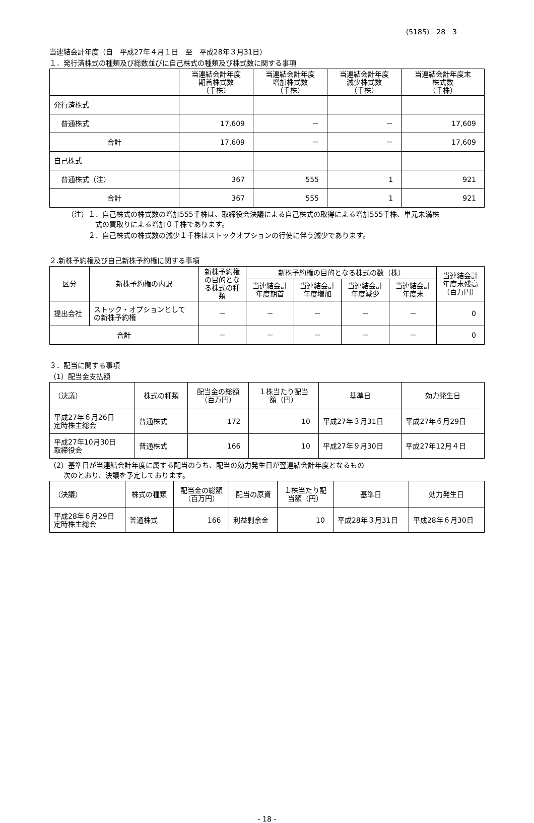(5185)　28　3
当連結会計年度（自　平成27年４月１日　至　平成28年３月31日）
１．発行済株式の種類及び総数並びに自己株式の種類及び株式数に関する事項
| | 当連結会計年度 期首株式数 （千株） | 当連結会計年度 増加株式数 （千株） | 当連結会計年度 減少株式数 （千株） | 当連結会計年度末 株式数 （千株） |
| --- | --- | --- | --- | --- |
| 発行済株式 | | | | |
| 普通株式 | 17,609 | － | － | 17,609 |
| 合計 | 17,609 | － | － | 17,609 |
| 自己株式 | | | | |
| 普通株式（注） | 367 | 555 | 1 | 921 |
| 合計 | 367 | 555 | 1 | 921 |
（注）１．自己株式の株式数の増加555千株は、取締役会決議による自己株式の取得による増加555千株、単元未満株
　　　　式の買取りによる増加０千株であります。
　　　２．自己株式の株式数の減少１千株はストックオプションの行使に伴う減少であります。
２.新株予約権及び自己新株予約権に関する事項
| 区分 | 新株予約権の内訳 | 新株予約権 の目的とな る株式の種 類 | 新株予約権の目的となる株式の数（株） | | | | 当連結会計 年度末残高 （百万円） |
| --- | --- | --- | --- | --- | --- | --- | --- |
| | | | 当連結会計 年度期首 | 当連結会計 年度増加 | 当連結会計 年度減少 | 当連結会計 年度末 | |
| 提出会社 | ストック・オプションとして の新株予約権 | － | － | － | － | － | 0 |
| 合計 | | － | － | － | － | － | 0 |
３．配当に関する事項
（1）配当金支払額
| （決議） | 株式の種類 | 配当金の総額 （百万円） | １株当たり配当 額（円） | 基準日 | 効力発生日 |
| --- | --- | --- | --- | --- | --- |
| 平成27年６月26日 定時株主総会 | 普通株式 | 172 | 10 | 平成27年３月31日 | 平成27年６月29日 |
| 平成27年10月30日 取締役会 | 普通株式 | 166 | 10 | 平成27年９月30日 | 平成27年12月４日 |
（2）基準日が当連結会計年度に属する配当のうち、配当の効力発生日が翌連結会計年度となるもの
　　次のとおり、決議を予定しております。
| （決議） | 株式の種類 | 配当金の総額 （百万円） | 配当の原資 | １株当たり配 当額（円） | 基準日 | 効力発生日 |
| --- | --- | --- | --- | --- | --- | --- |
| 平成28年６月29日 定時株主総会 | 普通株式 | 166 | 利益剰余金 | 10 | 平成28年３月31日 | 平成28年６月30日 |
- 18 -